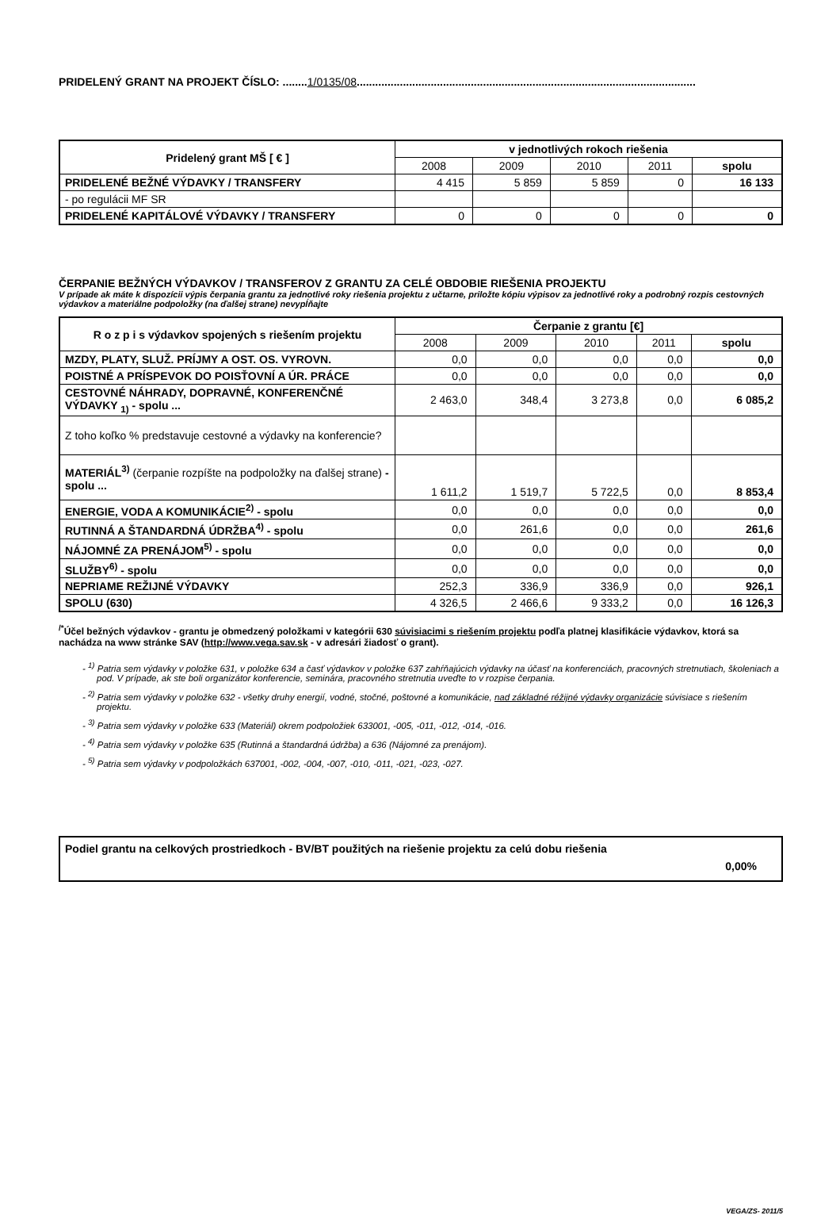PRIDELENÝ GRANT NA PROJEKT ČÍSLO: ........1/0135/08..............................................................................................................
| Pridelený grant MŠ [ € ] | v jednotlivých rokoch riešenia | | | | |
| --- | --- | --- | --- | --- | --- |
| | 2008 | 2009 | 2010 | 2011 | spolu |
| PRIDELENÉ BEŽNÉ VÝDAVKY / TRANSFERY | 4 415 | 5 859 | 5 859 | 0 | 16 133 |
| - po regulácii MF SR | | | | | |
| PRIDELENÉ KAPITÁLOVÉ VÝDAVKY / TRANSFERY | 0 | 0 | 0 | 0 | 0 |
ČERPANIE BEŽNÝCH VÝDAVKOV / TRANSFEROV Z GRANTU ZA CELÉ OBDOBIE RIEŠENIA PROJEKTU
V prípade ak máte k dispozícii výpis čerpania grantu za jednotlivé roky riešenia projektu z učtarne, priložte kópiu výpisov za jednotlivé roky a podrobný rozpis cestovných výdavkov a materiálne podpoložky (na ďalšej strane) nevypĺňajte
| R o z p i s výdavkov spojených s riešením projektu | Čerpanie z grantu [€] | | | | |
| --- | --- | --- | --- | --- | --- |
| | 2008 | 2009 | 2010 | 2011 | spolu |
| MZDY, PLATY, SLUŽ. PRÍJMY A OST. OS. VYROVN. | 0,0 | 0,0 | 0,0 | 0,0 | 0,0 |
| POISTNÉ A PRÍSPEVOK DO POISŤOVNÍ A ÚR. PRÁCE | 0,0 | 0,0 | 0,0 | 0,0 | 0,0 |
| CESTOVNÉ NÁHRADY, DOPRAVNÉ, KONFERENČNÉ VÝDAVKY <sub>1)</sub> - spolu ... | 2 463,0 | 348,4 | 3 273,8 | 0,0 | 6 085,2 |
| Z toho koľko % predstavuje cestovné a výdavky na konferencie? | | | | | |
| MATERIÁL<sup>3)</sup> (čerpanie rozpíšte na podpoložky na ďalšej strane) - spolu ... | 1 611,2 | 1 519,7 | 5 722,5 | 0,0 | 8 853,4 |
| ENERGIE, VODA A KOMUNIKÁCIE<sup>2)</sup> - spolu | 0,0 | 0,0 | 0,0 | 0,0 | 0,0 |
| RUTINNÁ A ŠTANDARDNÁ ÚDRŽBA<sup>4)</sup> - spolu | 0,0 | 261,6 | 0,0 | 0,0 | 261,6 |
| NÁJOMNÉ ZA PRENÁJOM<sup>5)</sup> - spolu | 0,0 | 0,0 | 0,0 | 0,0 | 0,0 |
| SLUŽBY<sup>6)</sup> - spolu | 0,0 | 0,0 | 0,0 | 0,0 | 0,0 |
| NEPRIAME REŽIJNÉ VÝDAVKY | 252,3 | 336,9 | 336,9 | 0,0 | 926,1 |
| SPOLU (630) | 4 326,5 | 2 466,6 | 9 333,2 | 0,0 | 16 126,3 |
<sup>/*</sup>Účel bežných výdavkov - grantu je obmedzený položkami v kategórii 630 súvisiacimi s riešením projektu podľa platnej klasifikácie výdavkov, ktorá sa nachádza na www stránke SAV (http://www.vega.sav.sk - v adresári žiadosť o grant).
- <sup>1)</sup> Patria sem výdavky v položke 631, v položke 634 a časť výdavkov v položke 637 zahŕňajúcich výdavky na účasť na konferenciách, pracovných stretnutiach, školeniach a pod. V prípade, ak ste boli organizátor konferencie, seminára, pracovného stretnutia uveďte to v rozpise čerpania.
- <sup>2)</sup> Patria sem výdavky v položke 632 - všetky druhy energií, vodné, stočné, poštovné a komunikácie, nad základné réžijné výdavky organizácie súvisiace s riešením projektu.
- <sup>3)</sup> Patria sem výdavky v položke 633 (Materiál) okrem podpoložiek 633001, -005, -011, -012, -014, -016.
- <sup>4)</sup> Patria sem výdavky v položke 635 (Rutinná a štandardná údržba) a 636 (Nájomné za prenájom).
- <sup>5)</sup> Patria sem výdavky v podpoložkách 637001, -002, -004, -007, -010, -011, -021, -023, -027.
Podiel grantu na celkových prostriedkoch - BV/BT použitých na riešenie projektu za celú dobu riešenia
0,00%
VEGA/ZS- 2011/5